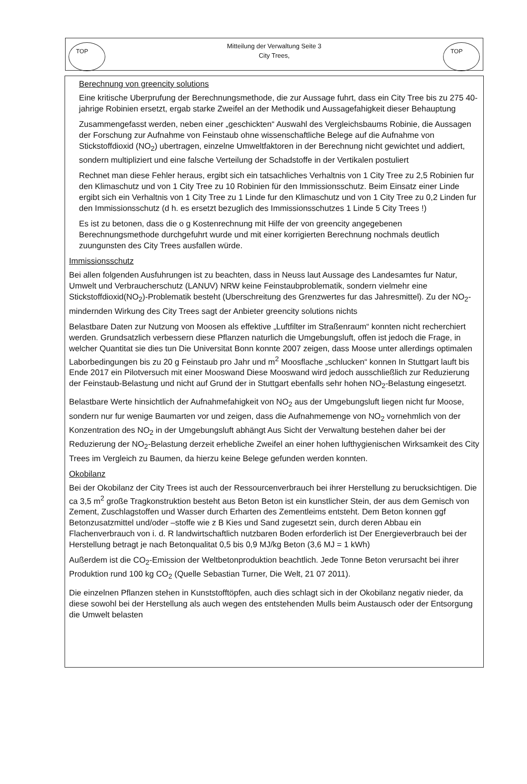TOP
Mitteilung der Verwaltung Seite 3
City Trees,
TOP
Berechnung von greencity solutions
Eine kritische Uberprufung der Berechnungsmethode, die zur Aussage fuhrt, dass ein City Tree bis zu 275 40-jahrige Robinien ersetzt, ergab starke Zweifel an der Methodik und Aussagefahigkeit dieser Behauptung
Zusammengefasst werden, neben einer „geschickten“ Auswahl des Vergleichsbaums Robinie, die Aussagen der Forschung zur Aufnahme von Feinstaub ohne wissenschaftliche Belege auf die Aufnahme von Stickstoffdioxid (NO<sub>2</sub>) ubertragen, einzelne Umweltfaktoren in der Berechnung nicht gewichtet und addiert, sondern multipliziert und eine falsche Verteilung der Schadstoffe in der Vertikalen postuliert
Rechnet man diese Fehler heraus, ergibt sich ein tatsachliches Verhaltnis von 1 City Tree zu 2,5 Robinien fur den Klimaschutz und von 1 City Tree zu 10 Robinien für den Immissionsschutz. Beim Einsatz einer Linde ergibt sich ein Verhaltnis von 1 City Tree zu 1 Linde fur den Klimaschutz und von 1 City Tree zu 0,2 Linden fur den Immissionsschutz (d h. es ersetzt bezuglich des Immissionsschutzes 1 Linde 5 City Trees !)
Es ist zu betonen, dass die o g Kostenrechnung mit Hilfe der von greencity angegebenen Berechnungsmethode durchgefuhrt wurde und mit einer korrigierten Berechnung nochmals deutlich zuungunsten des City Trees ausfallen würde.
Immissionsschutz
Bei allen folgenden Ausfuhrungen ist zu beachten, dass in Neuss laut Aussage des Landesamtes fur Natur, Umwelt und Verbraucherschutz (LANUV) NRW keine Feinstaubproblematik, sondern vielmehr eine Stickstoffdioxid(NO<sub>2</sub>)-Problematik besteht (Uberschreitung des Grenzwertes fur das Jahresmittel). Zu der NO<sub>2</sub>-mindernden Wirkung des City Trees sagt der Anbieter greencity solutions nichts
Belastbare Daten zur Nutzung von Moosen als effektive „Luftfilter im Straßenraum“ konnten nicht recherchiert werden. Grundsatzlich verbessern diese Pflanzen naturlich die Umgebungsluft, offen ist jedoch die Frage, in welcher Quantitat sie dies tun Die Universitat Bonn konnte 2007 zeigen, dass Moose unter allerdings optimalen Laborbedingungen bis zu 20 g Feinstaub pro Jahr und m<sup>2</sup> Moosflache „schlucken“ konnen In Stuttgart lauft bis Ende 2017 ein Pilotversuch mit einer Mooswand Diese Mooswand wird jedoch ausschließlich zur Reduzierung der Feinstaub-Belastung und nicht auf Grund der in Stuttgart ebenfalls sehr hohen NO<sub>2</sub>-Belastung eingesetzt.
Belastbare Werte hinsichtlich der Aufnahmefahigkeit von NO<sub>2</sub> aus der Umgebungsluft liegen nicht fur Moose, sondern nur fur wenige Baumarten vor und zeigen, dass die Aufnahmemenge von NO<sub>2</sub> vornehmlich von der Konzentration des NO<sub>2</sub> in der Umgebungsluft abhängt Aus Sicht der Verwaltung bestehen daher bei der Reduzierung der NO<sub>2</sub>-Belastung derzeit erhebliche Zweifel an einer hohen lufthygienischen Wirksamkeit des City Trees im Vergleich zu Baumen, da hierzu keine Belege gefunden werden konnten.
Okobilanz
Bei der Okobilanz der City Trees ist auch der Ressourcenverbrauch bei ihrer Herstellung zu berucksichtigen. Die ca 3,5 m<sup>2</sup> große Tragkonstruktion besteht aus Beton Beton ist ein kunstlicher Stein, der aus dem Gemisch von Zement, Zuschlagstoffen und Wasser durch Erharten des Zementleims entsteht. Dem Beton konnen ggf Betonzusatzmittel und/oder –stoffe wie z B Kies und Sand zugesetzt sein, durch deren Abbau ein Flachenverbrauch von i. d. R landwirtschaftlich nutzbaren Boden erforderlich ist Der Energieverbrauch bei der Herstellung betragt je nach Betonqualitat 0,5 bis 0,9 MJ/kg Beton (3,6 MJ = 1 kWh)
Außerdem ist die CO<sub>2</sub>-Emission der Weltbetonproduktion beachtlich. Jede Tonne Beton verursacht bei ihrer Produktion rund 100 kg CO<sub>2</sub> (Quelle Sebastian Turner, Die Welt, 21 07 2011).
Die einzelnen Pflanzen stehen in Kunststofftöpfen, auch dies schlagt sich in der Okobilanz negativ nieder, da diese sowohl bei der Herstellung als auch wegen des entstehenden Mulls beim Austausch oder der Entsorgung die Umwelt belasten